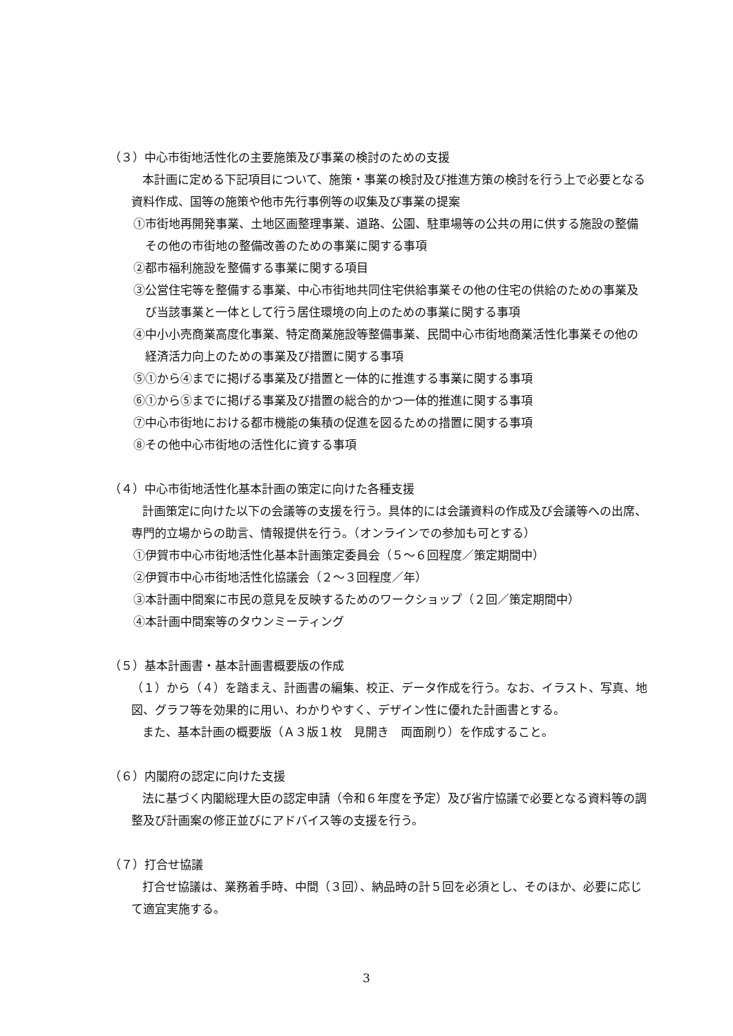（３）中心市街地活性化の主要施策及び事業の検討のための支援
本計画に定める下記項目について、施策・事業の検討及び推進方策の検討を行う上で必要となる資料作成、国等の施策や他市先行事例等の収集及び事業の提案
①市街地再開発事業、土地区画整理事業、道路、公園、駐車場等の公共の用に供する施設の整備その他の市街地の整備改善のための事業に関する事項
②都市福利施設を整備する事業に関する項目
③公営住宅等を整備する事業、中心市街地共同住宅供給事業その他の住宅の供給のための事業及び当該事業と一体として行う居住環境の向上のための事業に関する事項
④中小小売商業高度化事業、特定商業施設等整備事業、民間中心市街地商業活性化事業その他の経済活力向上のための事業及び措置に関する事項
⑤①から④までに掲げる事業及び措置と一体的に推進する事業に関する事項
⑥①から⑤までに掲げる事業及び措置の総合的かつ一体的推進に関する事項
⑦中心市街地における都市機能の集積の促進を図るための措置に関する事項
⑧その他中心市街地の活性化に資する事項
（４）中心市街地活性化基本計画の策定に向けた各種支援
計画策定に向けた以下の会議等の支援を行う。具体的には会議資料の作成及び会議等への出席、専門的立場からの助言、情報提供を行う。（オンラインでの参加も可とする）
①伊賀市中心市街地活性化基本計画策定委員会（５～６回程度／策定期間中）
②伊賀市中心市街地活性化協議会（２～３回程度／年）
③本計画中間案に市民の意見を反映するためのワークショップ（２回／策定期間中）
④本計画中間案等のタウンミーティング
（５）基本計画書・基本計画書概要版の作成
（１）から（４）を踏まえ、計画書の編集、校正、データ作成を行う。なお、イラスト、写真、地図、グラフ等を効果的に用い、わかりやすく、デザイン性に優れた計画書とする。
また、基本計画の概要版（Ａ３版１枚　見開き　両面刷り）を作成すること。
（６）内閣府の認定に向けた支援
法に基づく内閣総理大臣の認定申請（令和６年度を予定）及び省庁協議で必要となる資料等の調整及び計画案の修正並びにアドバイス等の支援を行う。
（７）打合せ協議
打合せ協議は、業務着手時、中間（３回）、納品時の計５回を必須とし、そのほか、必要に応じて適宜実施する。
3